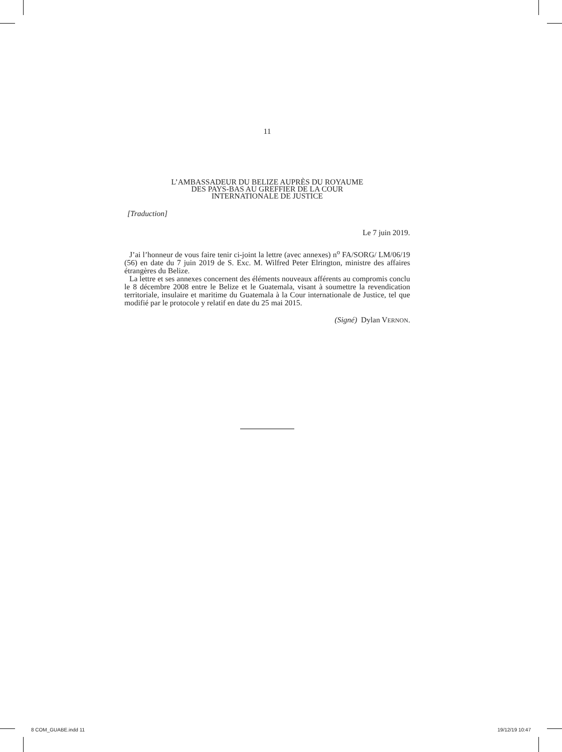11
L’AMBASSADEUR DU BELIZE AUPRÈS DU ROYAUME
DES PAYS-BAS AU GREFFIER DE LA COUR
INTERNATIONALE DE JUSTICE
[Traduction]
Le 7 juin 2019.
J’ai l’honneur de vous faire tenir ci-joint la lettre (avec annexes) n<sup>o</sup> FA/SORG/ LM/06/19 (56) en date du 7 juin 2019 de S. Exc. M. Wilfred Peter Elrington, ministre des affaires étrangères du Belize.
La lettre et ses annexes concernent des éléments nouveaux afférents au compromis conclu le 8 décembre 2008 entre le Belize et le Guatemala, visant à soumettre la revendication territoriale, insulaire et maritime du Guatemala à la Cour internationale de Justice, tel que modifié par le protocole y relatif en date du 25 mai 2015.
(Signé) Dylan VERNON.
8 COM_GUABE.indd 11 19/12/19 10:47